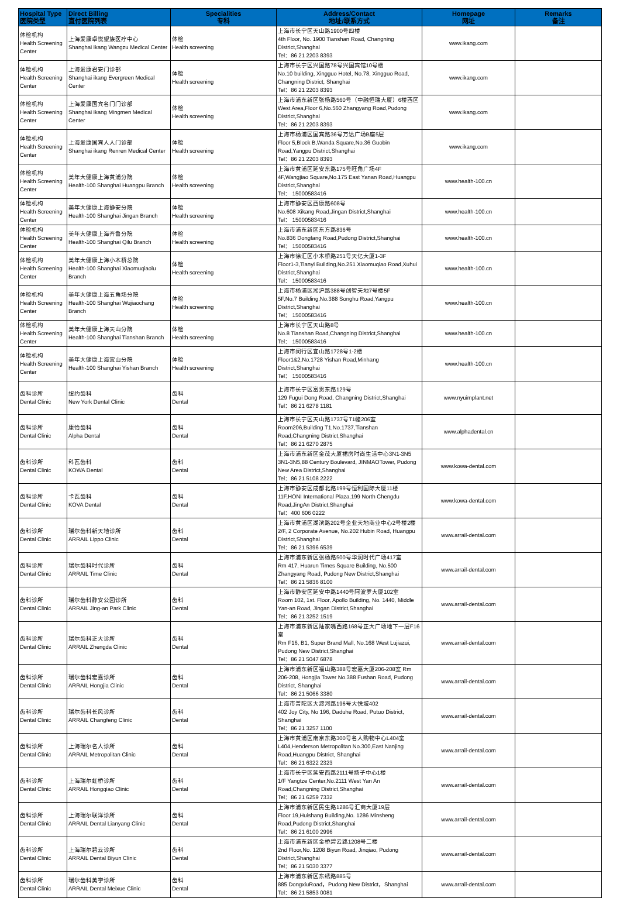| Hospital Type 医院类型 | Direct Billing 直付医院列表 | Specialities 专科 | Address/Contact 地址/联系方式 | Homepage 网址 | Remarks 备注 |
| --- | --- | --- | --- | --- | --- |
| 体检机构 Health Screening Center | 上海爱康卓悦望族医疗中心 Shanghai ikang Wangzu Medical Center | 体检 Health screening | 上海市长宁区天山路1900号四楼 4th Floor, No. 1900 Tianshan Road, Changning District,Shanghai Tel：86 21 2203 8393 | www.ikang.com | |
| 体检机构 Health Screening Center | 上海爱康君安门诊部 Shanghai ikang Evergreen Medical Center | 体检 Health screening | 上海市长宁区兴国路78号兴国宾馆10号楼 No.10 building, Xingguo Hotel, No.78, Xingguo Road, Changning District, Shanghai Tel：86 21 2203 8393 | www.ikang.com | |
| 体检机构 Health Screening Center | 上海爱康国宾名门门诊部 Shanghai ikang Mingmen Medical Center | 体检 Health screening | 上海市浦东新区张杨路560号（中融恒瑞大厦）6楼西区 West Area,Floor 6,No.560 Zhangyang Road,Pudong District,Shanghai Tel：86 21 2203 8393 | www.ikang.com | |
| 体检机构 Health Screening Center | 上海爱康国宾人人门诊部 Shanghai ikang Renren Medical Center | 体检 Health screening | 上海市杨浦区国宾路36号万达广场B座5层 Floor 5,Block B,Wanda Square,No.36 Guobin Road,Yangpu District,Shanghai Tel：86 21 2203 8393 | www.ikang.com | |
| 体检机构 Health Screening Center | 美年大健康上海黄浦分院 Health-100 Shanghai Huangpu Branch | 体检 Health screening | 上海市黄浦区延安东路175号旺角广场4F 4F,Wangjiao Square,No.175 East Yanan Road,Huangpu District,Shanghai Tel： 15000583416 | www.health-100.cn | |
| 体检机构 Health Screening Center | 美年大健康上海静安分院 Health-100 Shanghai Jingan Branch | 体检 Health screening | 上海市静安区西康路608号 No.608 Xikang Road,Jingan District,Shanghai Tel： 15000583416 | www.health-100.cn | |
| 体检机构 Health Screening Center | 美年大健康上海齐鲁分院 Health-100 Shanghai Qilu Branch | 体检 Health screening | 上海市浦东新区东方路836号 No.836 Dongfang Road,Pudong District,Shanghai Tel： 15000583416 | www.health-100.cn | |
| 体检机构 Health Screening Center | 美年大健康上海小木桥总院 Health-100 Shanghai Xiaomuqiaolu Branch | 体检 Health screening | 上海市徐汇区小木桥路251号天亿大厦1-3F Floor1-3,Tianyi Building,No.251 Xiaomuqiao Road,Xuhui District,Shanghai Tel： 15000583416 | www.health-100.cn | |
| 体检机构 Health Screening Center | 美年大健康上海五角场分院 Health-100 Shanghai Wujiaochang Branch | 体检 Health screening | 上海市杨浦区淞沪路388号创智天地7号楼5F 5F,No.7 Building,No.388 Songhu Road,Yangpu District,Shanghai Tel： 15000583416 | www.health-100.cn | |
| 体检机构 Health Screening Center | 美年大健康上海天山分院 Health-100 Shanghai Tianshan Branch | 体检 Health screening | 上海市长宁区天山路8号 No.8 Tianshan Road,Changning District,Shanghai Tel： 15000583416 | www.health-100.cn | |
| 体检机构 Health Screening Center | 美年大健康上海宜山分院 Health-100 Shanghai Yishan Branch | 体检 Health screening | 上海市闵行区宜山路1728号1-2楼 Floor1&2,No.1728 Yishan Road,Minhang District,Shanghai Tel： 15000583416 | www.health-100.cn | |
| 齿科诊所 Dental Clinic | 纽约齿科 New York Dental Clinic | 齿科 Dental | 上海市长宁区富贵东路129号 129 Fugui Dong Road, Changning District,Shanghai Tel：86 21 6278 1181 | www.nyuimplant.net | |
| 齿科诊所 Dental Clinic | 康怡齿科 Alpha Dental | 齿科 Dental | 上海市长宁区天山路1737号T1幢206室 Room206,Building T1,No.1737,Tianshan Road,Changning District,Shanghai Tel：86 21 6270 2875 | www.alphadental.cn | |
| 齿科诊所 Dental Clinic | 科瓦齿科 KOWA Dental | 齿科 Dental | 上海市浦东新区金茂大厦裙房时尚生活中心3N1-3N5 3N1-3N5,88 Century Boulevard, JINMAOTower, Pudong New Area District,Shanghai Tel：86 21 5108 2222 | www.kowa-dental.com | |
| 齿科诊所 Dental Clinic | 卡瓦齿科 KOVA Dental | 齿科 Dental | 上海市静安区成都北路199号恒利国际大厦11楼11F,HONI International Plaza,199 North Chengdu Road,JingAn District,Shanghai Tel：400 606 0222 | www.kowa-dental.com | |
| 齿科诊所 Dental Clinic | 瑞尔齿科新天地诊所 ARRAIL Lippo Clinic | 齿科 Dental | 上海市黄浦区湖滨路202号企业天地商业中心2号楼2楼 2/F, 2 Corporate Avenue, No.202 Hubin Road, Huangpu District,Shanghai Tel：86 21 5396 6539 | www.arrail-dental.com | |
| 齿科诊所 Dental Clinic | 瑞尔齿科时代诊所 ARRAIL Time Clinic | 齿科 Dental | 上海市浦东新区张杨路500号华润时代广场417室 Rm 417, Huarun Times Square Building, No.500 Zhangyang Road, Pudong New District,Shanghai Tel：86 21 5836 8100 | www.arrail-dental.com | |
| 齿科诊所 Dental Clinic | 瑞尔齿科静安公园诊所 ARRAIL Jing-an Park Clinic | 齿科 Dental | 上海市静安区延安中路1440号阿波罗大厦102室 Room 102, 1st. Floor, Apollo Building, No. 1440, Middle Yan-an Road, Jingan District,Shanghai Tel：86 21 3252 1519 | www.arrail-dental.com | |
| 齿科诊所 Dental Clinic | 瑞尔齿科正大诊所 ARRAIL Zhengda Clinic | 齿科 Dental | 上海市浦东新区陆家嘴西路168号正大广场地下一层F16室 Rm F16, B1, Super Brand Mall, No.168 West Lujiazui, Pudong New District,Shanghai Tel：86 21 5047 6878 | www.arrail-dental.com | |
| 齿科诊所 Dental Clinic | 瑞尔齿科宏嘉诊所 ARRAIL Hongjia Clinic | 齿科 Dental | 上海市浦东新区福山路388号宏嘉大厦206-208室 Rm 206-208, Hongjia Tower No.388 Fushan Road, Pudong District, Shanghai Tel：86 21 5066 3380 | www.arrail-dental.com | |
| 齿科诊所 Dental Clinic | 瑞尔齿科长风诊所 ARRAIL Changfeng Clinic | 齿科 Dental | 上海市普陀区大渡河路196号大悦城402 402 Joy City, No 196, Daduhe Road, Putuo District, Shanghai Tel：86 21 3257 1100 | www.arrail-dental.com | |
| 齿科诊所 Dental Clinic | 上海瑞尔名人诊所 ARRAIL Metropolitan Clinic | 齿科 Dental | 上海市黄浦区南京东路300号名人购物中心L404室 L404,Henderson Metropolitan No.300,East Nanjing Road,Huangpu District, Shanghai Tel：86 21 6322 2323 | www.arrail-dental.com | |
| 齿科诊所 Dental Clinic | 上海瑞尔虹桥诊所 ARRAIL Hongqiao Clinic | 齿科 Dental | 上海市长宁区延安西路2111号扬子中心1楼 1/F Yangtze Center,No.2111 West Yan An Road,Changning District,Shanghai Tel：86 21 6259 7332 | www.arrail-dental.com | |
| 齿科诊所 Dental Clinic | 上海瑞尔联洋诊所 ARRAIL Dental Lianyang Clinic | 齿科 Dental | 上海市浦东新区民生路1286号汇商大厦19层 Floor 19,Huishang Building,No. 1286 Minsheng Road,Pudong District,Shanghai Tel：86 21 6100 2996 | www.arrail-dental.com | |
| 齿科诊所 Dental Clinic | 上海瑞尔碧云诊所 ARRAIL Dental Biyun Clinic | 齿科 Dental | 上海市浦东新区金桥碧云路1208号二楼 2nd Floor,No. 1208 Biyun Road, Jinqiao, Pudong District,Shanghai Tel：86 21 5030 3377 | www.arrail-dental.com | |
| 齿科诊所 Dental Clinic | 瑞尔齿科美学诊所 ARRAIL Dental Meixue Clinic | 齿科 Dental | 上海市浦东新区东绣路885号 885 DongxiuRoad，Pudong New District，Shanghai Tel：86 21 5853 0081 | www.arrail-dental.com | |